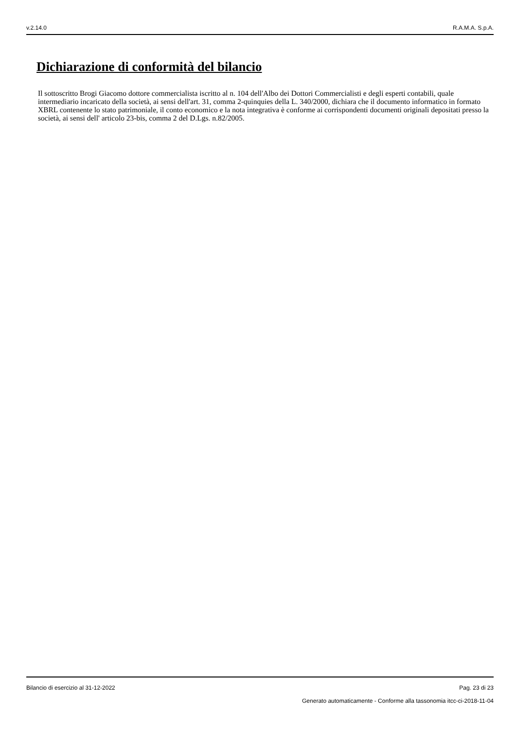v.2.14.0 R.A.M.A. S.p.A.
Dichiarazione di conformità del bilancio
Il sottoscritto Brogi Giacomo dottore commercialista iscritto al n. 104 dell'Albo dei Dottori Commercialisti e degli esperti contabili, quale intermediario incaricato della società, ai sensi dell'art. 31, comma 2-quinquies della L. 340/2000, dichiara che il documento informatico in formato XBRL contenente lo stato patrimoniale, il conto economico e la nota integrativa è conforme ai corrispondenti documenti originali depositati presso la società, ai sensi dell' articolo 23-bis, comma 2 del D.Lgs. n.82/2005.
Bilancio di esercizio al 31-12-2022 Pag. 23 di 23
Generato automaticamente - Conforme alla tassonomia itcc-ci-2018-11-04